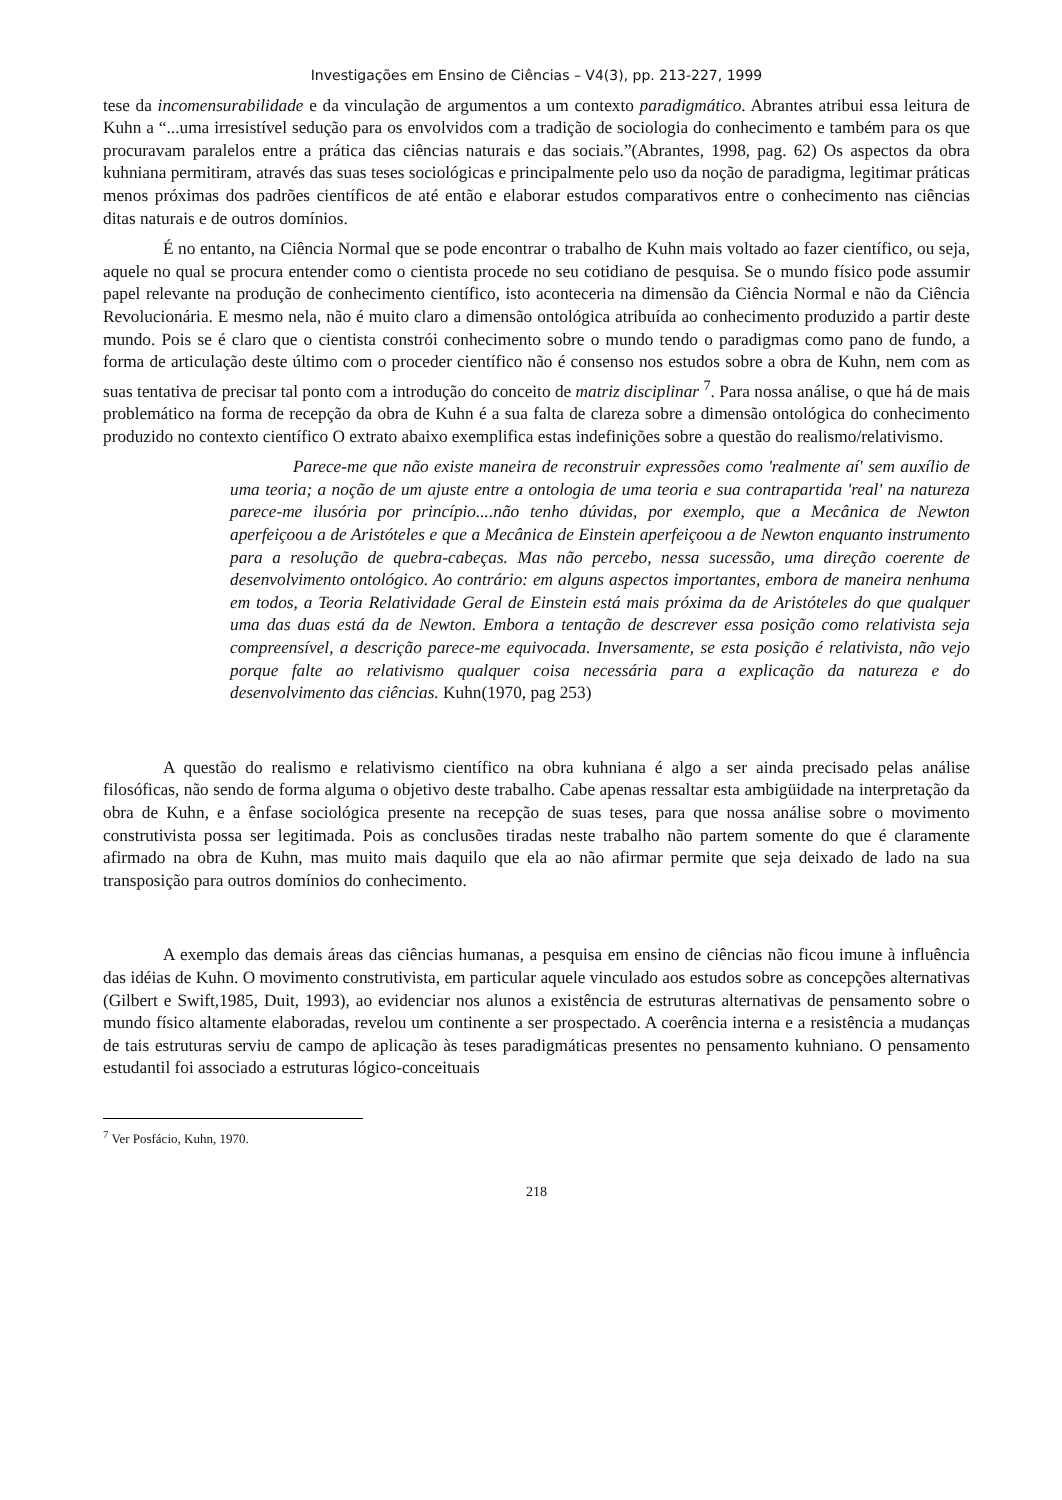Investigações em Ensino de Ciências – V4(3), pp. 213-227, 1999
tese da incomensurabilidade e da vinculação de argumentos a um contexto paradigmático. Abrantes atribui essa leitura de Kuhn a “...uma irresistível sedução para os envolvidos com a tradição de sociologia do conhecimento e também para os que procuravam paralelos entre a prática das ciências naturais e das sociais.”(Abrantes, 1998, pag. 62) Os aspectos da obra kuhniana permitiram, através das suas teses sociológicas e principalmente pelo uso da noção de paradigma, legitimar práticas menos próximas dos padrões científicos de até então e elaborar estudos comparativos entre o conhecimento nas ciências ditas naturais e de outros domínios.
É no entanto, na Ciência Normal que se pode encontrar o trabalho de Kuhn mais voltado ao fazer científico, ou seja, aquele no qual se procura entender como o cientista procede no seu cotidiano de pesquisa. Se o mundo físico pode assumir papel relevante na produção de conhecimento científico, isto aconteceria na dimensão da Ciência Normal e não da Ciência Revolucionária. E mesmo nela, não é muito claro a dimensão ontológica atribuída ao conhecimento produzido a partir deste mundo. Pois se é claro que o cientista constrói conhecimento sobre o mundo tendo o paradigmas como pano de fundo, a forma de articulação deste último com o proceder científico não é consenso nos estudos sobre a obra de Kuhn, nem com as suas tentativa de precisar tal ponto com a introdução do conceito de matriz disciplinar <sup>7</sup>. Para nossa análise, o que há de mais problemático na forma de recepção da obra de Kuhn é a sua falta de clareza sobre a dimensão ontológica do conhecimento produzido no contexto científico O extrato abaixo exemplifica estas indefinições sobre a questão do realismo/relativismo.
Parece-me que não existe maneira de reconstruir expressões como 'realmente aí' sem auxílio de uma teoria; a noção de um ajuste entre a ontologia de uma teoria e sua contrapartida 'real' na natureza parece-me ilusória por princípio....não tenho dúvidas, por exemplo, que a Mecânica de Newton aperfeiçoou a de Aristóteles e que a Mecânica de Einstein aperfeiçoou a de Newton enquanto instrumento para a resolução de quebra-cabeças. Mas não percebo, nessa sucessão, uma direção coerente de desenvolvimento ontológico. Ao contrário: em alguns aspectos importantes, embora de maneira nenhuma em todos, a Teoria Relatividade Geral de Einstein está mais próxima da de Aristóteles do que qualquer uma das duas está da de Newton. Embora a tentação de descrever essa posição como relativista seja compreensível, a descrição parece-me equivocada. Inversamente, se esta posição é relativista, não vejo porque falte ao relativismo qualquer coisa necessária para a explicação da natureza e do desenvolvimento das ciências. Kuhn(1970, pag 253)
A questão do realismo e relativismo científico na obra kuhniana é algo a ser ainda precisado pelas análise filosóficas, não sendo de forma alguma o objetivo deste trabalho. Cabe apenas ressaltar esta ambigüidade na interpretação da obra de Kuhn, e a ênfase sociológica presente na recepção de suas teses, para que nossa análise sobre o movimento construtivista possa ser legitimada. Pois as conclusões tiradas neste trabalho não partem somente do que é claramente afirmado na obra de Kuhn, mas muito mais daquilo que ela ao não afirmar permite que seja deixado de lado na sua transposição para outros domínios do conhecimento.
A exemplo das demais áreas das ciências humanas, a pesquisa em ensino de ciências não ficou imune à influência das idéias de Kuhn. O movimento construtivista, em particular aquele vinculado aos estudos sobre as concepções alternativas (Gilbert e Swift,1985, Duit, 1993), ao evidenciar nos alunos a existência de estruturas alternativas de pensamento sobre o mundo físico altamente elaboradas, revelou um continente a ser prospectado. A coerência interna e a resistência a mudanças de tais estruturas serviu de campo de aplicação às teses paradigmáticas presentes no pensamento kuhniano. O pensamento estudantil foi associado a estruturas lógico-conceituais
<sup>7</sup> Ver Posfácio, Kuhn, 1970.
218